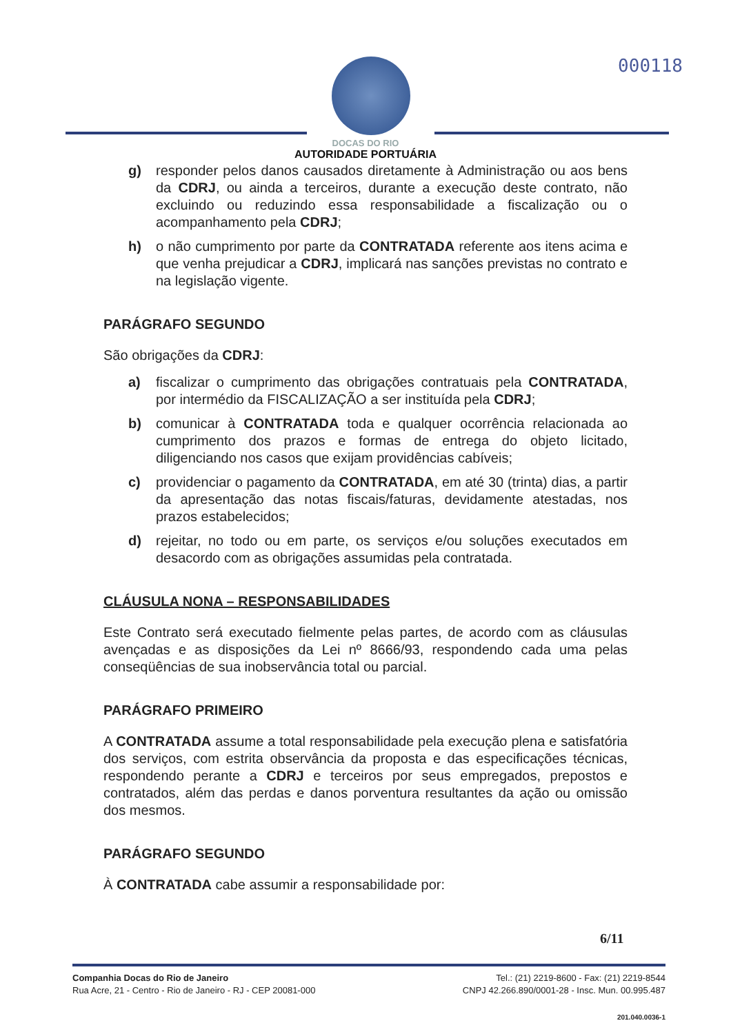000118
DOCAS DO RIO
AUTORIDADE PORTUÁRIA
g) responder pelos danos causados diretamente à Administração ou aos bens da CDRJ, ou ainda a terceiros, durante a execução deste contrato, não excluindo ou reduzindo essa responsabilidade a fiscalização ou o acompanhamento pela CDRJ;
h) o não cumprimento por parte da CONTRATADA referente aos itens acima e que venha prejudicar a CDRJ, implicará nas sanções previstas no contrato e na legislação vigente.
PARÁGRAFO SEGUNDO
São obrigações da CDRJ:
a) fiscalizar o cumprimento das obrigações contratuais pela CONTRATADA, por intermédio da FISCALIZAÇÃO a ser instituída pela CDRJ;
b) comunicar à CONTRATADA toda e qualquer ocorrência relacionada ao cumprimento dos prazos e formas de entrega do objeto licitado, diligenciando nos casos que exijam providências cabíveis;
c) providenciar o pagamento da CONTRATADA, em até 30 (trinta) dias, a partir da apresentação das notas fiscais/faturas, devidamente atestadas, nos prazos estabelecidos;
d) rejeitar, no todo ou em parte, os serviços e/ou soluções executados em desacordo com as obrigações assumidas pela contratada.
CLÁUSULA NONA – RESPONSABILIDADES
Este Contrato será executado fielmente pelas partes, de acordo com as cláusulas avençadas e as disposições da Lei nº 8666/93, respondendo cada uma pelas conseqüências de sua inobservância total ou parcial.
PARÁGRAFO PRIMEIRO
A CONTRATADA assume a total responsabilidade pela execução plena e satisfatória dos serviços, com estrita observância da proposta e das especificações técnicas, respondendo perante a CDRJ e terceiros por seus empregados, prepostos e contratados, além das perdas e danos porventura resultantes da ação ou omissão dos mesmos.
PARÁGRAFO SEGUNDO
À CONTRATADA cabe assumir a responsabilidade por:
6/11
Companhia Docas do Rio de Janeiro
Rua Acre, 21 - Centro - Rio de Janeiro - RJ - CEP 20081-000
Tel.: (21) 2219-8600 - Fax: (21) 2219-8544
CNPJ 42.266.890/0001-28 - Insc. Mun. 00.995.487
201.040.0036-1